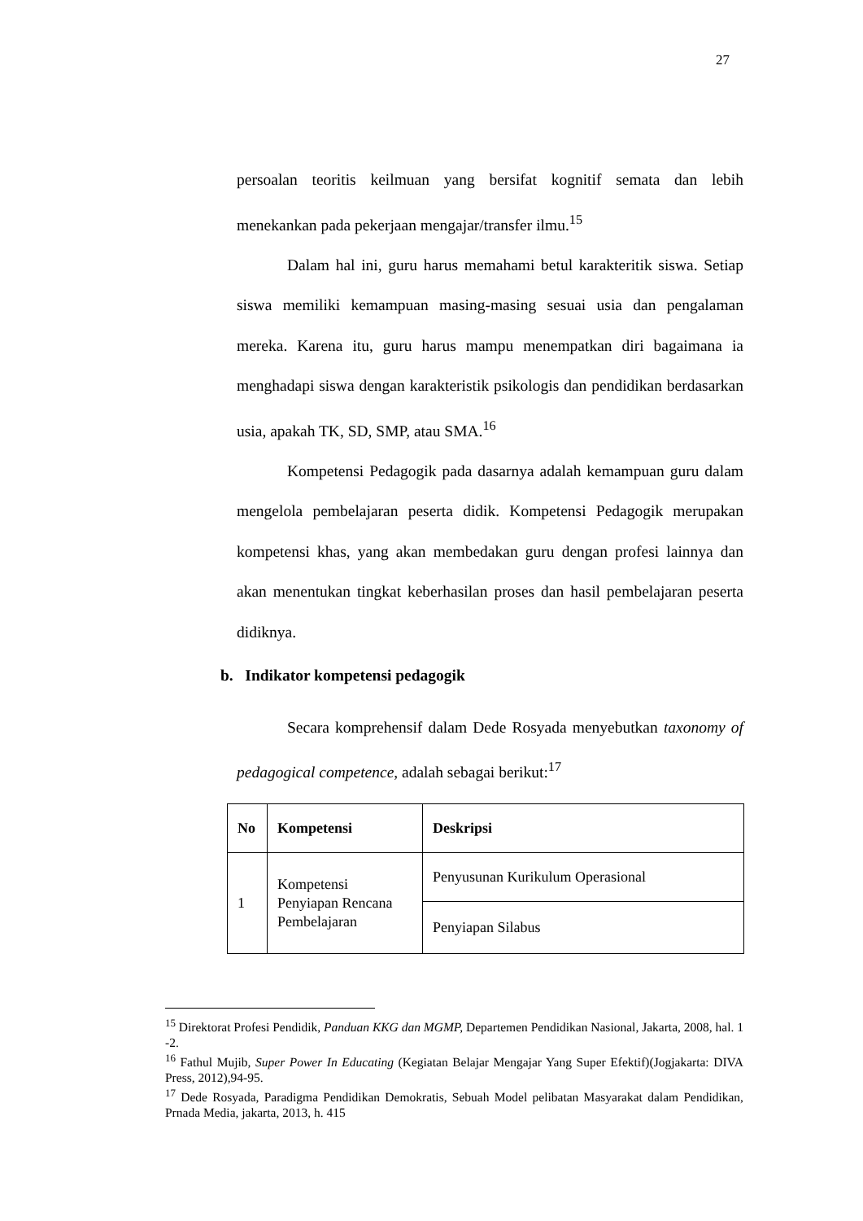27
persoalan teoritis keilmuan yang bersifat kognitif semata dan lebih menekankan pada pekerjaan mengajar/transfer ilmu.<sup>15</sup>
Dalam hal ini, guru harus memahami betul karakteritik siswa. Setiap siswa memiliki kemampuan masing-masing sesuai usia dan pengalaman mereka. Karena itu, guru harus mampu menempatkan diri bagaimana ia menghadapi siswa dengan karakteristik psikologis dan pendidikan berdasarkan usia, apakah TK, SD, SMP, atau SMA.<sup>16</sup>
Kompetensi Pedagogik pada dasarnya adalah kemampuan guru dalam mengelola pembelajaran peserta didik. Kompetensi Pedagogik merupakan kompetensi khas, yang akan membedakan guru dengan profesi lainnya dan akan menentukan tingkat keberhasilan proses dan hasil pembelajaran peserta didiknya.
b. Indikator kompetensi pedagogik
Secara komprehensif dalam Dede Rosyada menyebutkan taxonomy of pedagogical competence, adalah sebagai berikut:<sup>17</sup>
| No | Kompetensi | Deskripsi |
| --- | --- | --- |
| 1 | Kompetensi Penyiapan Rencana Pembelajaran | Penyusunan Kurikulum Operasional |
| | | Penyiapan Silabus |
<sup>15</sup> Direktorat Profesi Pendidik, Panduan KKG dan MGMP, Departemen Pendidikan Nasional, Jakarta, 2008, hal. 1 -2.
<sup>16</sup> Fathul Mujib, Super Power In Educating (Kegiatan Belajar Mengajar Yang Super Efektif)(Jogjakarta: DIVA Press, 2012),94-95.
<sup>17</sup> Dede Rosyada, Paradigma Pendidikan Demokratis, Sebuah Model pelibatan Masyarakat dalam Pendidikan, Prnada Media, jakarta, 2013, h. 415